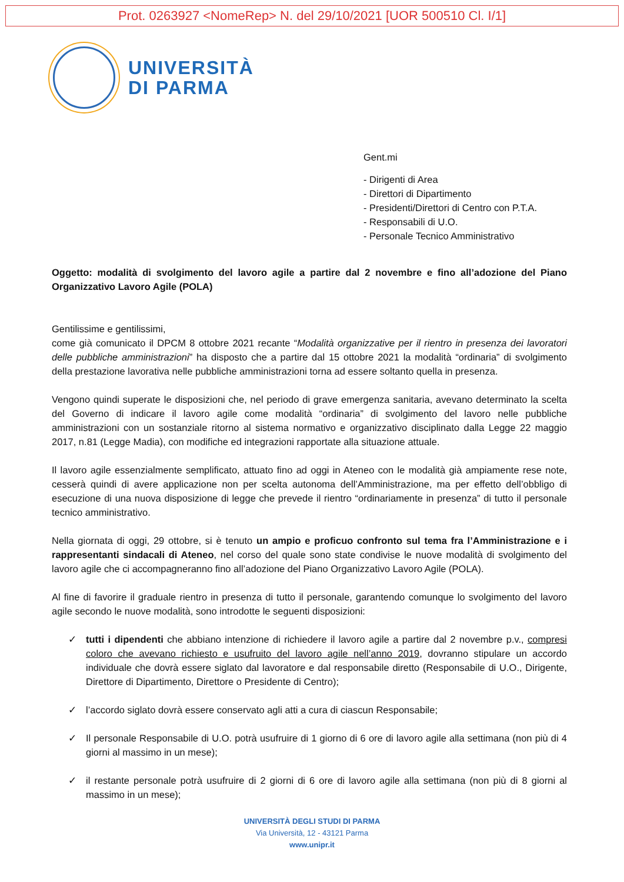Prot. 0263927 <NomeRep> N. del 29/10/2021 [UOR 500510 Cl. I/1]
UNIVERSITÀ
DI PARMA
Gent.mi
- Dirigenti di Area
- Direttori di Dipartimento
- Presidenti/Direttori di Centro con P.T.A.
- Responsabili di U.O.
- Personale Tecnico Amministrativo
Oggetto: modalità di svolgimento del lavoro agile a partire dal 2 novembre e fino all’adozione del Piano Organizzativo Lavoro Agile (POLA)
Gentilissime e gentilissimi,
come già comunicato il DPCM 8 ottobre 2021 recante “Modalità organizzative per il rientro in presenza dei lavoratori delle pubbliche amministrazioni” ha disposto che a partire dal 15 ottobre 2021 la modalità “ordinaria” di svolgimento della prestazione lavorativa nelle pubbliche amministrazioni torna ad essere soltanto quella in presenza.
Vengono quindi superate le disposizioni che, nel periodo di grave emergenza sanitaria, avevano determinato la scelta del Governo di indicare il lavoro agile come modalità “ordinaria” di svolgimento del lavoro nelle pubbliche amministrazioni con un sostanziale ritorno al sistema normativo e organizzativo disciplinato dalla Legge 22 maggio 2017, n.81 (Legge Madia), con modifiche ed integrazioni rapportate alla situazione attuale.
Il lavoro agile essenzialmente semplificato, attuato fino ad oggi in Ateneo con le modalità già ampiamente rese note, cesserà quindi di avere applicazione non per scelta autonoma dell’Amministrazione, ma per effetto dell’obbligo di esecuzione di una nuova disposizione di legge che prevede il rientro “ordinariamente in presenza” di tutto il personale tecnico amministrativo.
Nella giornata di oggi, 29 ottobre, si è tenuto un ampio e proficuo confronto sul tema fra l’Amministrazione e i rappresentanti sindacali di Ateneo, nel corso del quale sono state condivise le nuove modalità di svolgimento del lavoro agile che ci accompagneranno fino all’adozione del Piano Organizzativo Lavoro Agile (POLA).
Al fine di favorire il graduale rientro in presenza di tutto il personale, garantendo comunque lo svolgimento del lavoro agile secondo le nuove modalità, sono introdotte le seguenti disposizioni:
✓ tutti i dipendenti che abbiano intenzione di richiedere il lavoro agile a partire dal 2 novembre p.v., compresi coloro che avevano richiesto e usufruito del lavoro agile nell’anno 2019, dovranno stipulare un accordo individuale che dovrà essere siglato dal lavoratore e dal responsabile diretto (Responsabile di U.O., Dirigente, Direttore di Dipartimento, Direttore o Presidente di Centro);
✓ l’accordo siglato dovrà essere conservato agli atti a cura di ciascun Responsabile;
✓ Il personale Responsabile di U.O. potrà usufruire di 1 giorno di 6 ore di lavoro agile alla settimana (non più di 4 giorni al massimo in un mese);
✓ il restante personale potrà usufruire di 2 giorni di 6 ore di lavoro agile alla settimana (non più di 8 giorni al massimo in un mese);
UNIVERSITÀ DEGLI STUDI DI PARMA
Via Università, 12 - 43121 Parma
www.unipr.it